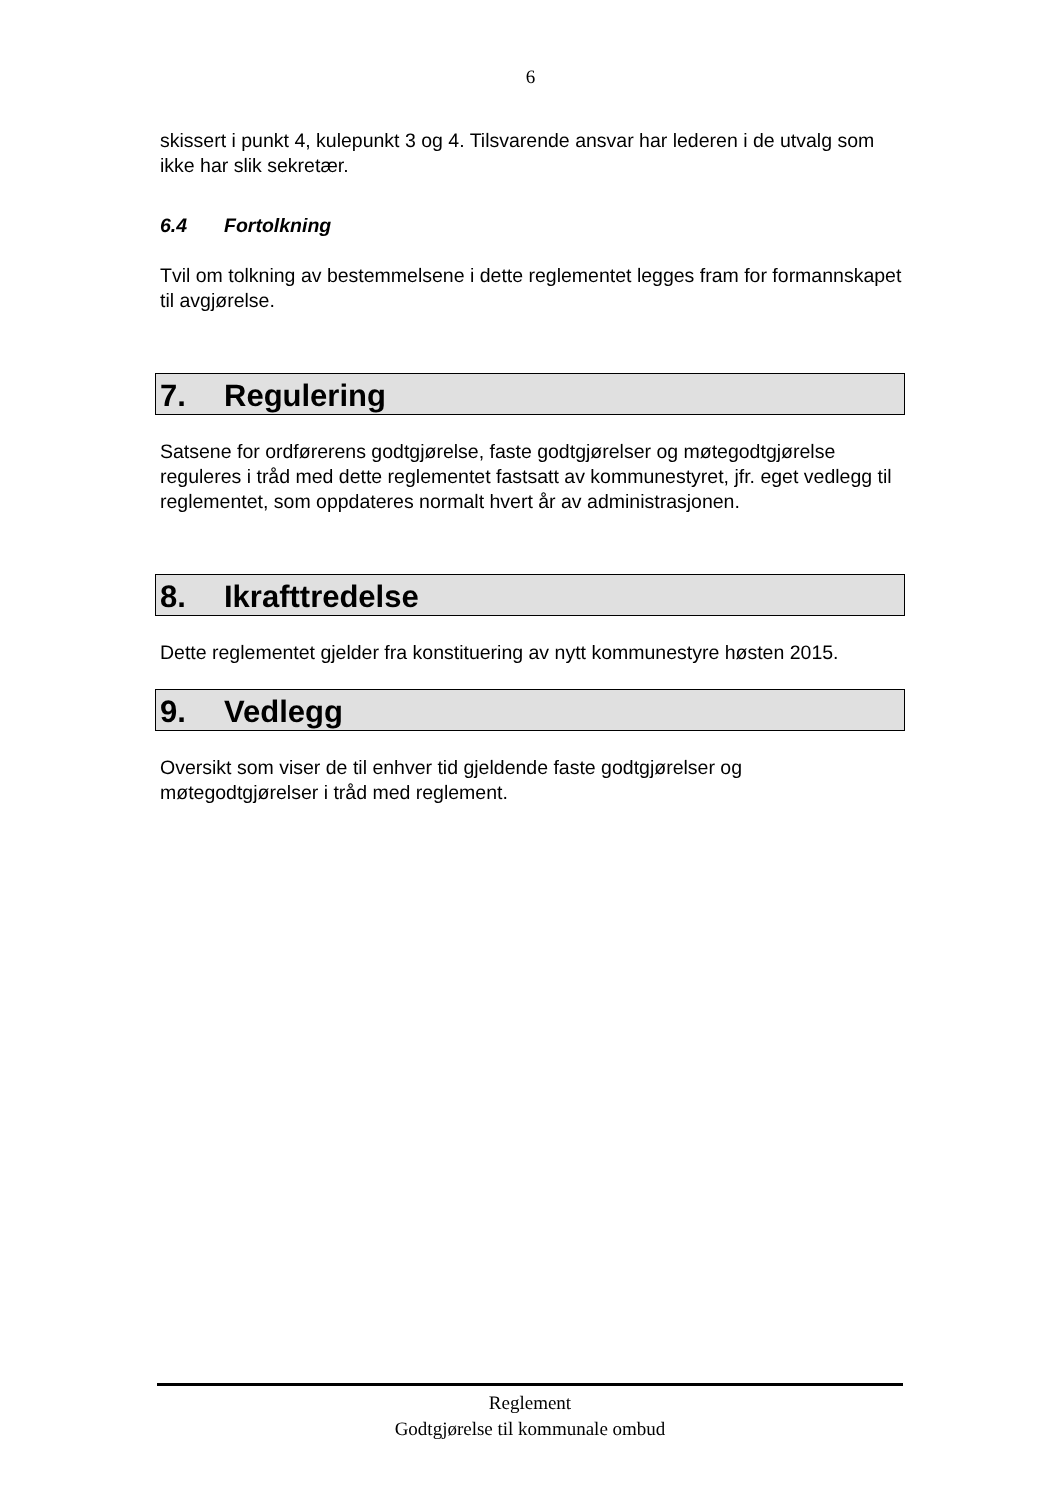6
skissert i punkt 4, kulepunkt 3 og 4. Tilsvarende ansvar har lederen i de utvalg som ikke har slik sekretær.
6.4 Fortolkning
Tvil om tolkning av bestemmelsene i dette reglementet legges fram for formannskapet til avgjørelse.
7. Regulering
Satsene for ordførerens godtgjørelse, faste godtgjørelser og møtegodtgjørelse reguleres i tråd med dette reglementet fastsatt av kommunestyret, jfr. eget vedlegg til reglementet, som oppdateres normalt hvert år av administrasjonen.
8. Ikrafttredelse
Dette reglementet gjelder fra konstituering av nytt kommunestyre høsten 2015.
9. Vedlegg
Oversikt som viser de til enhver tid gjeldende faste godtgjørelser og møtegodtgjørelser i tråd med reglement.
Reglement
Godtgjørelse til kommunale ombud